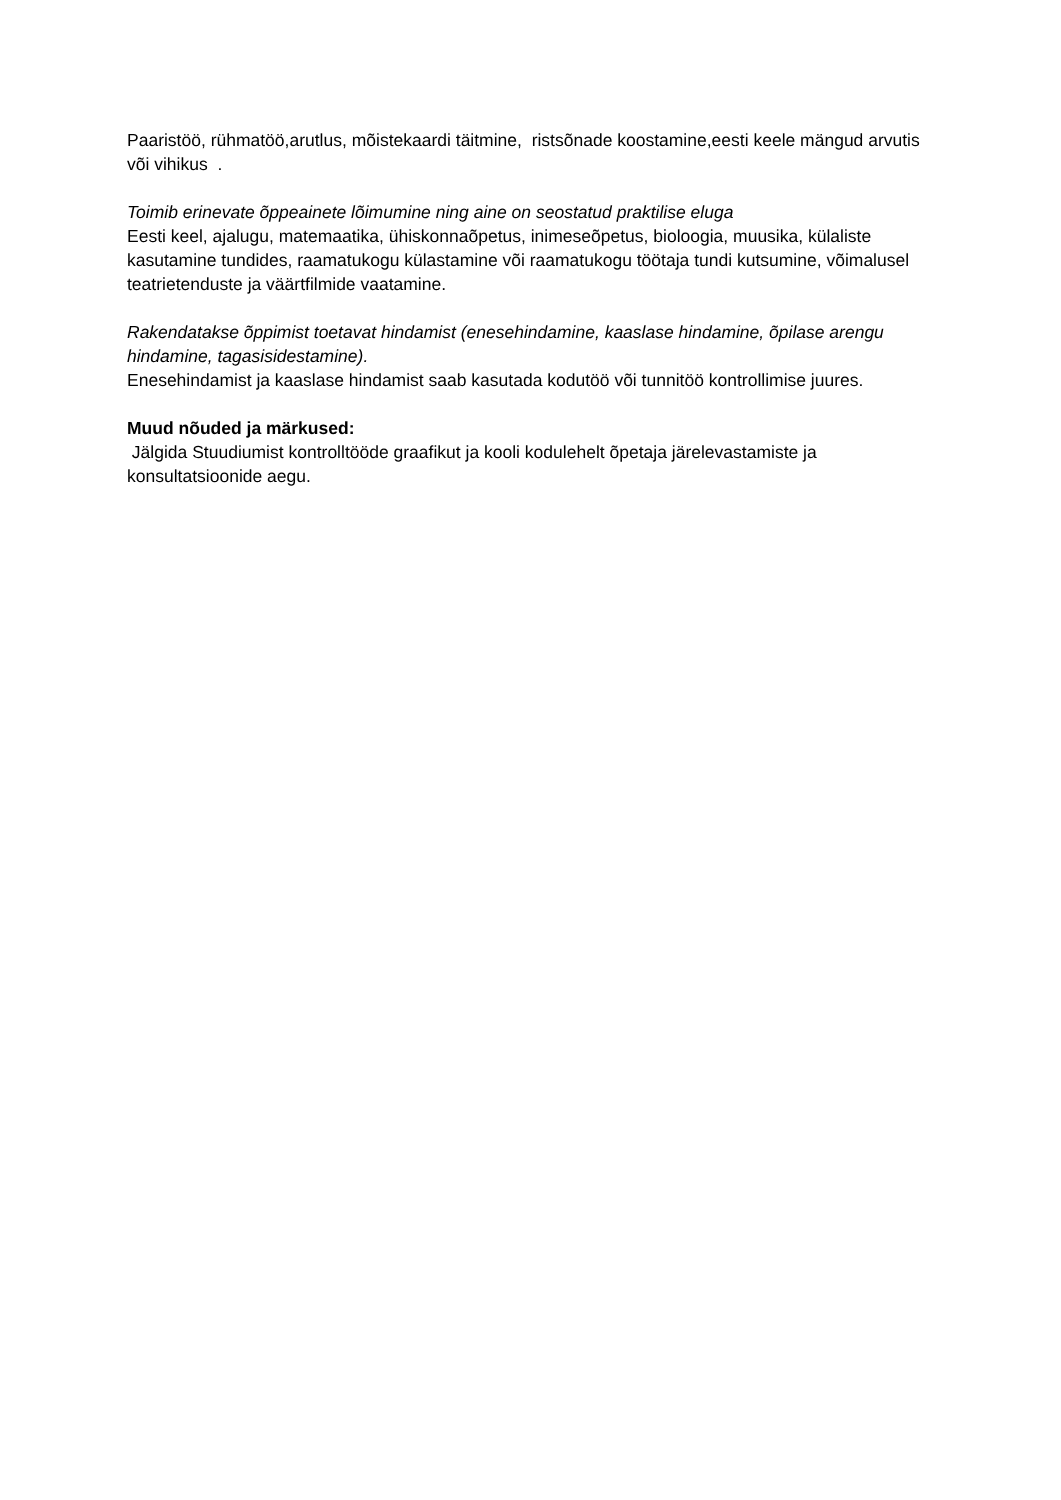Paaristöö, rühmatöö,arutlus, mõistekaardi täitmine, ristsõnade koostamine,eesti keele mängud arvutis või vihikus .
Toimib erinevate õppeainete lõimumine ning aine on seostatud praktilise eluga
Eesti keel, ajalugu, matemaatika, ühiskonnaõpetus, inimeseõpetus, bioloogia, muusika, külaliste kasutamine tundides, raamatukogu külastamine või raamatukogu töötaja tundi kutsumine, võimalusel teatrietenduste ja väärtfilmide vaatamine.
Rakendatakse õppimist toetavat hindamist (enesehindamine, kaaslase hindamine, õpilase arengu hindamine, tagasisidestamine).
Enesehindamist ja kaaslase hindamist saab kasutada kodutöö või tunnitöö kontrollimise juures.
Muud nõuded ja märkused:
Jälgida Stuudiumist kontrolltööde graafikut ja kooli kodulehelt õpetaja järelevastamiste ja konsultatsioonide aegu.